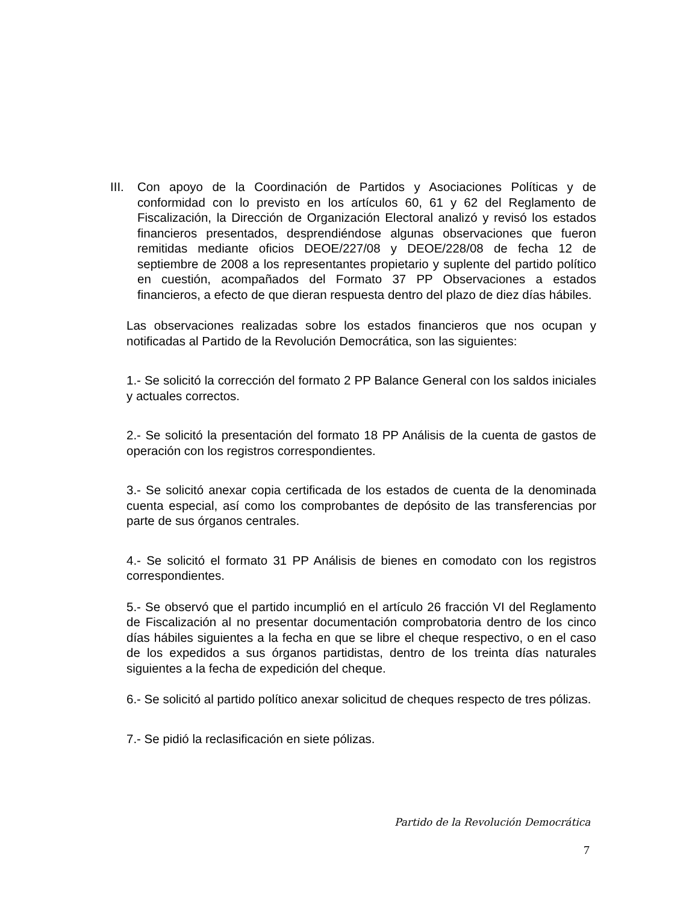III.
Con apoyo de la Coordinación de Partidos y Asociaciones Políticas y de conformidad con lo previsto en los artículos 60, 61 y 62 del Reglamento de Fiscalización, la Dirección de Organización Electoral analizó y revisó los estados financieros presentados, desprendiéndose algunas observaciones que fueron remitidas mediante oficios DEOE/227/08 y DEOE/228/08 de fecha 12 de septiembre de 2008 a los representantes propietario y suplente del partido político en cuestión, acompañados del Formato 37 PP Observaciones a estados financieros, a efecto de que dieran respuesta dentro del plazo de diez días hábiles.
Las observaciones realizadas sobre los estados financieros que nos ocupan y notificadas al Partido de la Revolución Democrática, son las siguientes:
1.- Se solicitó la corrección del formato 2 PP Balance General con los saldos iniciales y actuales correctos.
2.- Se solicitó la presentación del formato 18 PP Análisis de la cuenta de gastos de operación con los registros correspondientes.
3.- Se solicitó anexar copia certificada de los estados de cuenta de la denominada cuenta especial, así como los comprobantes de depósito de las transferencias por parte de sus órganos centrales.
4.- Se solicitó el formato 31 PP Análisis de bienes en comodato con los registros correspondientes.
5.- Se observó que el partido incumplió en el artículo 26 fracción VI del Reglamento de Fiscalización al no presentar documentación comprobatoria dentro de los cinco días hábiles siguientes a la fecha en que se libre el cheque respectivo, o en el caso de los expedidos a sus órganos partidistas, dentro de los treinta días naturales siguientes a la fecha de expedición del cheque.
6.- Se solicitó al partido político anexar solicitud de cheques respecto de tres pólizas.
7.- Se pidió la reclasificación en siete pólizas.
Partido de la Revolución Democrática
7